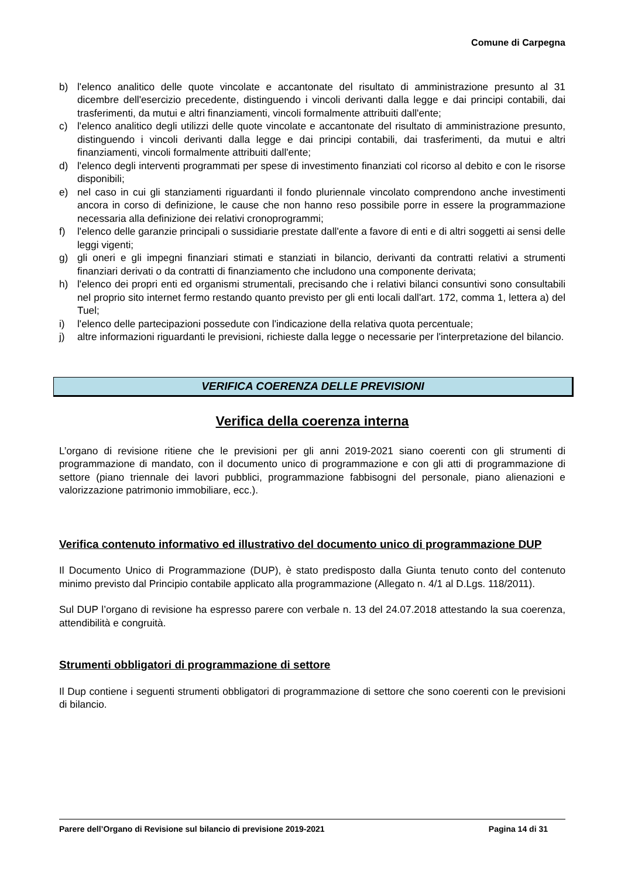Comune di Carpegna
b) l'elenco analitico delle quote vincolate e accantonate del risultato di amministrazione presunto al 31 dicembre dell'esercizio precedente, distinguendo i vincoli derivanti dalla legge e dai principi contabili, dai trasferimenti, da mutui e altri finanziamenti, vincoli formalmente attribuiti dall'ente;
c) l'elenco analitico degli utilizzi delle quote vincolate e accantonate del risultato di amministrazione presunto, distinguendo i vincoli derivanti dalla legge e dai principi contabili, dai trasferimenti, da mutui e altri finanziamenti, vincoli formalmente attribuiti dall'ente;
d) l'elenco degli interventi programmati per spese di investimento finanziati col ricorso al debito e con le risorse disponibili;
e) nel caso in cui gli stanziamenti riguardanti il fondo pluriennale vincolato comprendono anche investimenti ancora in corso di definizione, le cause che non hanno reso possibile porre in essere la programmazione necessaria alla definizione dei relativi cronoprogrammi;
f) l'elenco delle garanzie principali o sussidiarie prestate dall'ente a favore di enti e di altri soggetti ai sensi delle leggi vigenti;
g) gli oneri e gli impegni finanziari stimati e stanziati in bilancio, derivanti da contratti relativi a strumenti finanziari derivati o da contratti di finanziamento che includono una componente derivata;
h) l'elenco dei propri enti ed organismi strumentali, precisando che i relativi bilanci consuntivi sono consultabili nel proprio sito internet fermo restando quanto previsto per gli enti locali dall'art. 172, comma 1, lettera a) del Tuel;
i) l'elenco delle partecipazioni possedute con l'indicazione della relativa quota percentuale;
j) altre informazioni riguardanti le previsioni, richieste dalla legge o necessarie per l'interpretazione del bilancio.
VERIFICA COERENZA DELLE PREVISIONI
Verifica della coerenza interna
L’organo di revisione ritiene che le previsioni per gli anni 2019-2021 siano coerenti con gli strumenti di programmazione di mandato, con il documento unico di programmazione e con gli atti di programmazione di settore (piano triennale dei lavori pubblici, programmazione fabbisogni del personale, piano alienazioni e valorizzazione patrimonio immobiliare, ecc.).
Verifica contenuto informativo ed illustrativo del documento unico di programmazione DUP
Il Documento Unico di Programmazione (DUP), è stato predisposto dalla Giunta tenuto conto del contenuto minimo previsto dal Principio contabile applicato alla programmazione (Allegato n. 4/1 al D.Lgs. 118/2011).
Sul DUP l’organo di revisione ha espresso parere con verbale n. 13 del 24.07.2018 attestando la sua coerenza, attendibilità e congruità.
Strumenti obbligatori di programmazione di settore
Il Dup contiene i seguenti strumenti obbligatori di programmazione di settore che sono coerenti con le previsioni di bilancio.
Parere dell’Organo di Revisione sul bilancio di previsione 2019-2021 Pagina 14 di 31